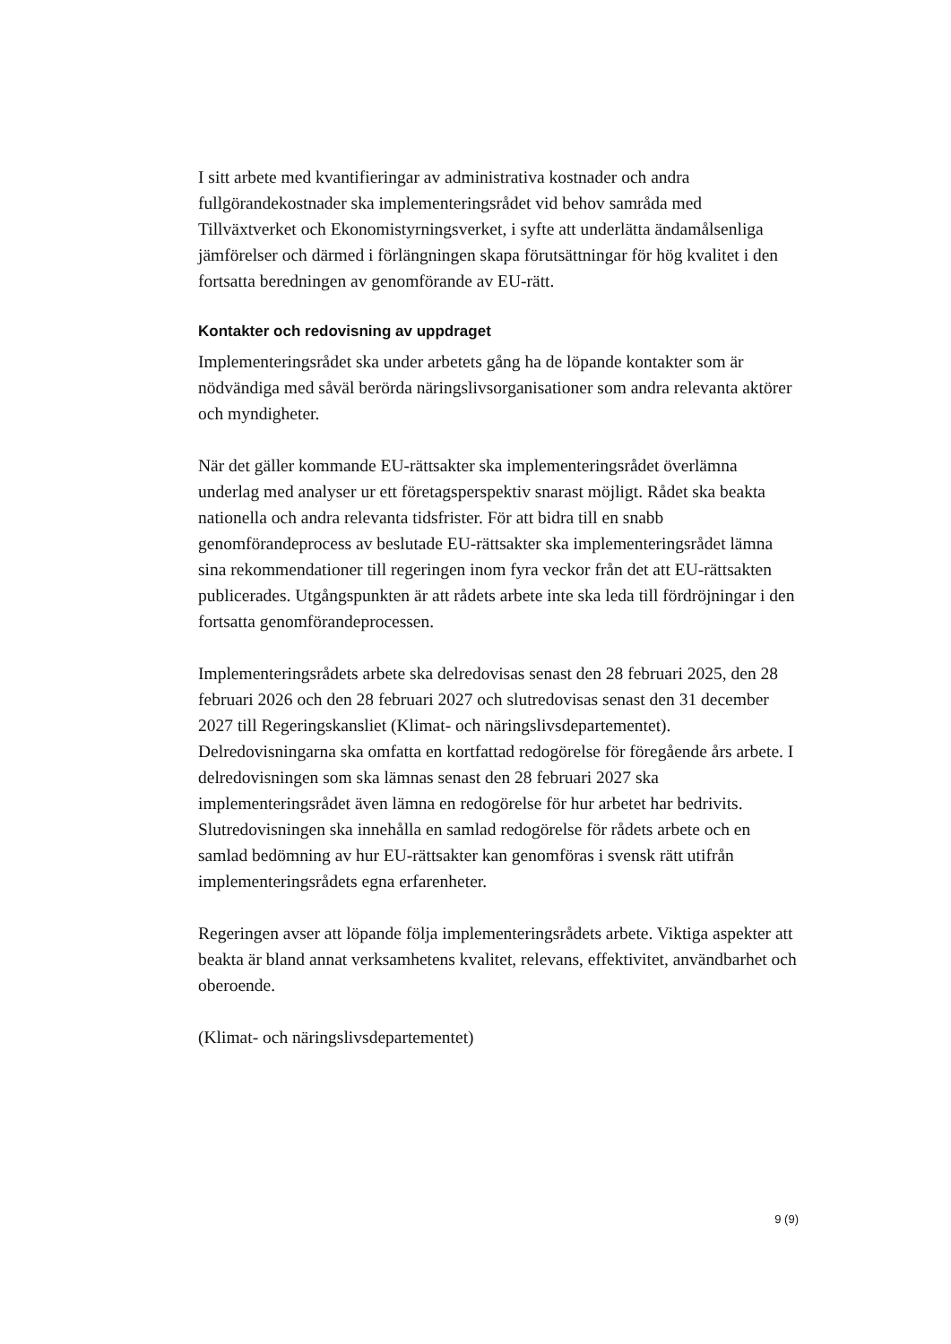I sitt arbete med kvantifieringar av administrativa kostnader och andra fullgörandekostnader ska implementeringsrådet vid behov samråda med Tillväxtverket och Ekonomistyrningsverket, i syfte att underlätta ändamålsenliga jämförelser och därmed i förlängningen skapa förutsättningar för hög kvalitet i den fortsatta beredningen av genomförande av EU-rätt.
Kontakter och redovisning av uppdraget
Implementeringsrådet ska under arbetets gång ha de löpande kontakter som är nödvändiga med såväl berörda näringslivsorganisationer som andra relevanta aktörer och myndigheter.
När det gäller kommande EU-rättsakter ska implementeringsrådet överlämna underlag med analyser ur ett företagsperspektiv snarast möjligt. Rådet ska beakta nationella och andra relevanta tidsfrister. För att bidra till en snabb genomförandeprocess av beslutade EU-rättsakter ska implementeringsrådet lämna sina rekommendationer till regeringen inom fyra veckor från det att EU-rättsakten publicerades. Utgångspunkten är att rådets arbete inte ska leda till fördröjningar i den fortsatta genomförandeprocessen.
Implementeringsrådets arbete ska delredovisas senast den 28 februari 2025, den 28 februari 2026 och den 28 februari 2027 och slutredovisas senast den 31 december 2027 till Regeringskansliet (Klimat- och näringslivsdepartementet). Delredovisningarna ska omfatta en kortfattad redogörelse för föregående års arbete. I delredovisningen som ska lämnas senast den 28 februari 2027 ska implementeringsrådet även lämna en redogörelse för hur arbetet har bedrivits. Slutredovisningen ska innehålla en samlad redogörelse för rådets arbete och en samlad bedömning av hur EU-rättsakter kan genomföras i svensk rätt utifrån implementeringsrådets egna erfarenheter.
Regeringen avser att löpande följa implementeringsrådets arbete. Viktiga aspekter att beakta är bland annat verksamhetens kvalitet, relevans, effektivitet, användbarhet och oberoende.
(Klimat- och näringslivsdepartementet)
9 (9)